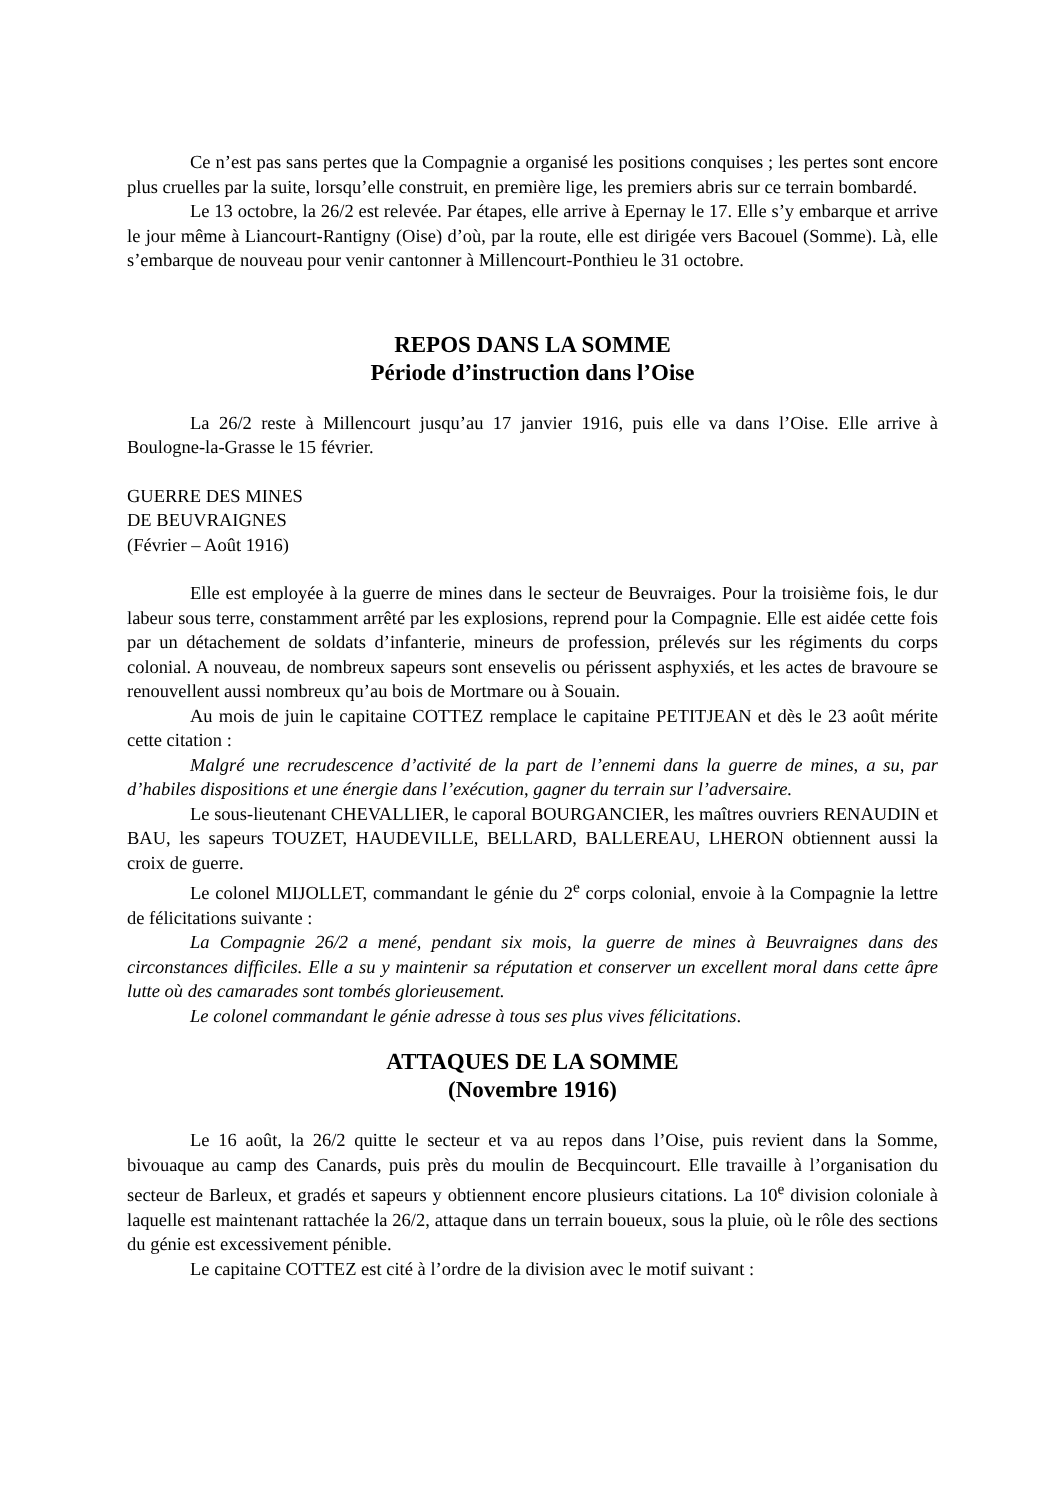Ce n’est pas sans pertes que la Compagnie a organisé les positions conquises ; les pertes sont encore plus cruelles par la suite, lorsqu’elle construit, en première lige, les premiers abris sur ce terrain bombardé.
Le 13 octobre, la 26/2 est relevée. Par étapes, elle arrive à Epernay le 17. Elle s’y embarque et arrive le jour même à Liancourt-Rantigny (Oise) d’où, par la route, elle est dirigée vers Bacouel (Somme). Là, elle s’embarque de nouveau pour venir cantonner à Millencourt-Ponthieu le 31 octobre.
REPOS DANS LA SOMME
Période d’instruction dans l’Oise
La 26/2 reste à Millencourt jusqu’au 17 janvier 1916, puis elle va dans l’Oise. Elle arrive à Boulogne-la-Grasse le 15 février.
GUERRE DES MINES
DE BEUVRAIGNES
(Février – Août 1916)
Elle est employée à la guerre de mines dans le secteur de Beuvraiges. Pour la troisième fois, le dur labeur sous terre, constamment arrêté par les explosions, reprend pour la Compagnie. Elle est aidée cette fois par un détachement de soldats d’infanterie, mineurs de profession, prélevés sur les régiments du corps colonial. A nouveau, de nombreux sapeurs sont ensevelis ou périssent asphyxiés, et les actes de bravoure se renouvellent aussi nombreux qu’au bois de Mortmare ou à Souain.
Au mois de juin le capitaine COTTEZ remplace le capitaine PETITJEAN et dès le 23 août mérite cette citation :
Malgré une recrudescence d’activité de la part de l’ennemi dans la guerre de mines, a su, par d’habiles dispositions et une énergie dans l’exécution, gagner du terrain sur l’adversaire.
Le sous-lieutenant CHEVALLIER, le caporal BOURGANCIER, les maîtres ouvriers RENAUDIN et BAU, les sapeurs TOUZET, HAUDEVILLE, BELLARD, BALLEREAU, LHERON obtiennent aussi la croix de guerre.
Le colonel MIJOLLET, commandant le génie du 2<sup>e</sup> corps colonial, envoie à la Compagnie la lettre de félicitations suivante :
La Compagnie 26/2 a mené, pendant six mois, la guerre de mines à Beuvraignes dans des circonstances difficiles. Elle a su y maintenir sa réputation et conserver un excellent moral dans cette âpre lutte où des camarades sont tombés glorieusement.
Le colonel commandant le génie adresse à tous ses plus vives félicitations.
ATTAQUES DE LA SOMME
(Novembre 1916)
Le 16 août, la 26/2 quitte le secteur et va au repos dans l’Oise, puis revient dans la Somme, bivouaque au camp des Canards, puis près du moulin de Becquincourt. Elle travaille à l’organisation du secteur de Barleux, et gradés et sapeurs y obtiennent encore plusieurs citations. La 10<sup>e</sup> division coloniale à laquelle est maintenant rattachée la 26/2, attaque dans un terrain boueux, sous la pluie, où le rôle des sections du génie est excessivement pénible.
Le capitaine COTTEZ est cité à l’ordre de la division avec le motif suivant :